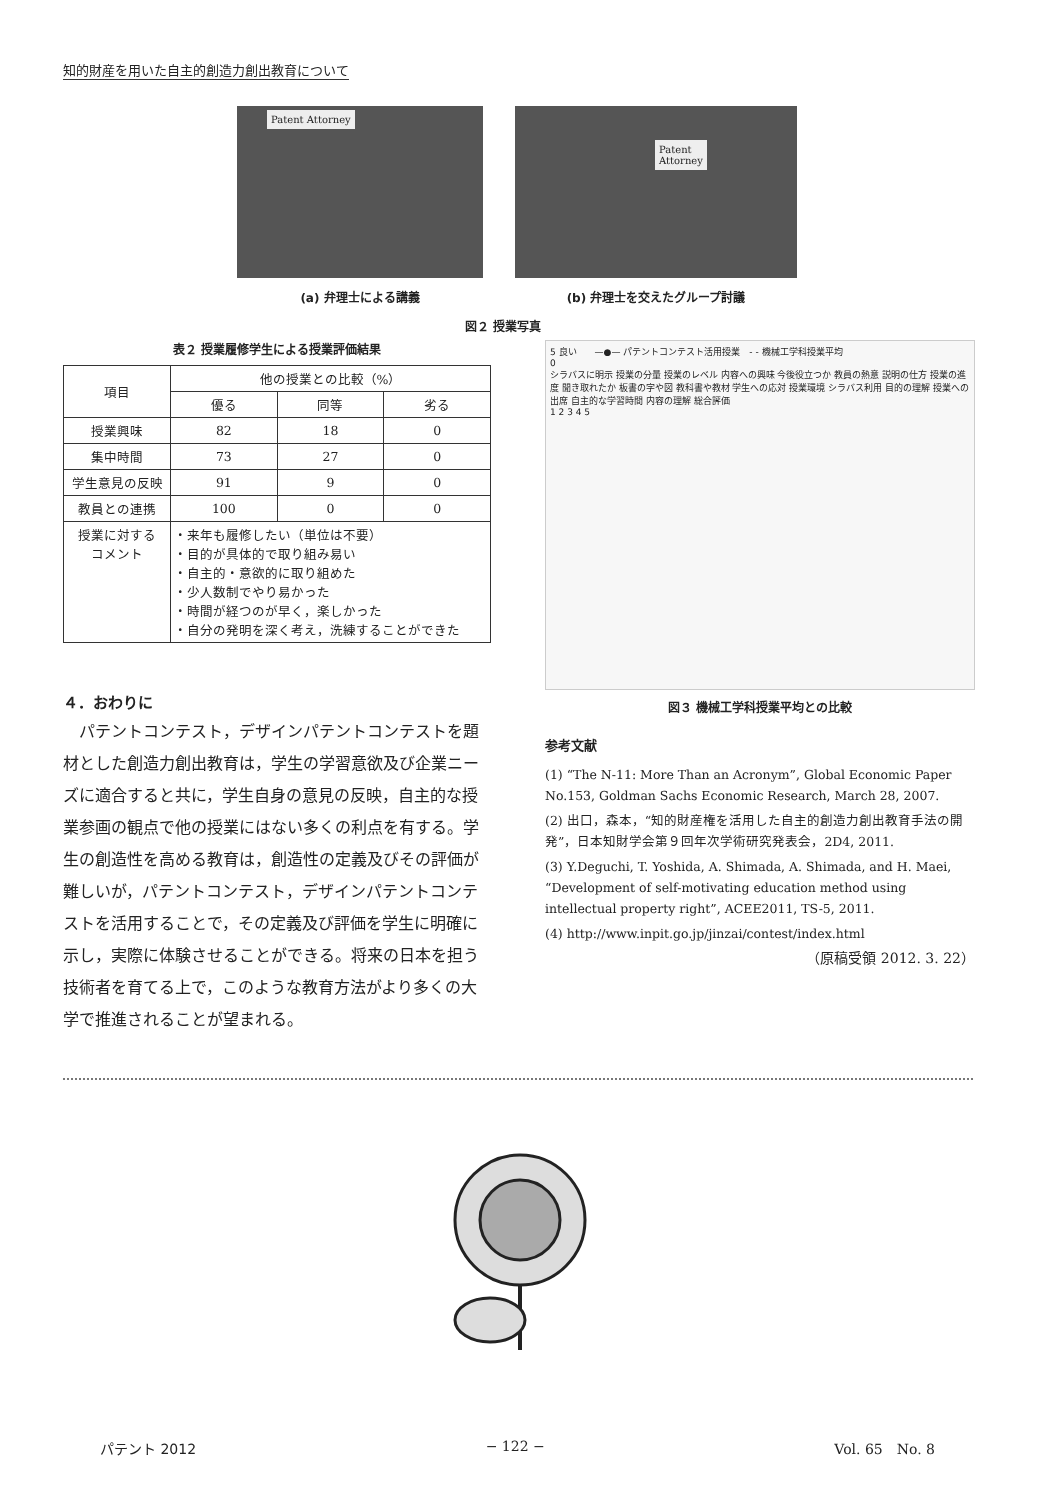知的財産を用いた自主的創造力創出教育について
Patent Attorney
(a) 弁理士による講義
Patent Attorney
(b) 弁理士を交えたグループ討議
図２ 授業写真
表２ 授業履修学生による授業評価結果
| 項目 | 他の授業との比較（%） | | |
| --- | --- | --- | --- |
| | 優る | 同等 | 劣る |
| 授業興味 | 82 | 18 | 0 |
| 集中時間 | 73 | 27 | 0 |
| 学生意見の反映 | 91 | 9 | 0 |
| 教員との連携 | 100 | 0 | 0 |
| 授業に対する コメント | ・来年も履修したい（単位は不要） ・目的が具体的で取り組み易い ・自主的・意欲的に取り組めた ・少人数制でやり易かった ・時間が経つのが早く，楽しかった ・自分の発明を深く考え，洗練することができた | | |
４．おわりに
　パテントコンテスト，デザインパテントコンテストを題材とした創造力創出教育は，学生の学習意欲及び企業ニーズに適合すると共に，学生自身の意見の反映，自主的な授業参画の観点で他の授業にはない多くの利点を有する。学生の創造性を高める教育は，創造性の定義及びその評価が難しいが，パテントコンテスト，デザインパテントコンテストを活用することで，その定義及び評価を学生に明確に示し，実際に体験させることができる。将来の日本を担う技術者を育てる上で，このような教育方法がより多くの大学で推進されることが望まれる。
5 良い　　—●— パテントコンテスト活用授業　- - 機械工学科授業平均
0
シラバスに明示 授業の分量 授業のレベル 内容への興味 今後役立つか 教員の熱意 説明の仕方 授業の進度 聞き取れたか 板書の字や図 教科書や教材 学生への応対 授業環境 シラバス利用 目的の理解 授業への出席 自主的な学習時間 内容の理解 総合評価
1 2 3 4 5
図３ 機械工学科授業平均との比較
参考文献
(1) “The N-11: More Than an Acronym”, Global Economic Paper No.153, Goldman Sachs Economic Research, March 28, 2007.
(2) 出口，森本，“知的財産権を活用した自主的創造力創出教育手法の開発”，日本知財学会第９回年次学術研究発表会，2D4, 2011.
(3) Y.Deguchi, T. Yoshida, A. Shimada, A. Shimada, and H. Maei, “Development of self-motivating education method using intellectual property right”, ACEE2011, TS-5, 2011.
(4) http://www.inpit.go.jp/jinzai/contest/index.html
（原稿受領 2012. 3. 22）
パテント 2012 − 122 − Vol. 65　No. 8